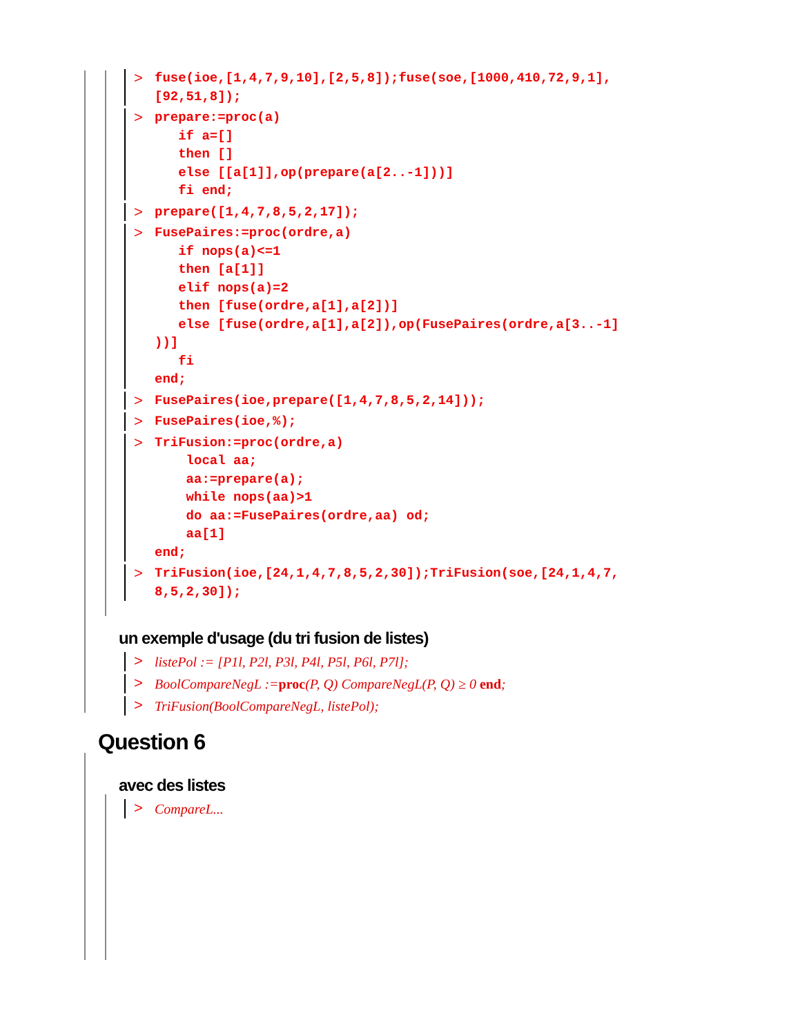>
fuse(ioe,[1,4,7,9,10],[2,5,8]);fuse(soe,[1000,410,72,9,1],
[92,51,8]);
>
prepare:=proc(a)
   if a=[]
   then []
   else [[a[1]],op(prepare(a[2..-1]))]
   fi end;
>
prepare([1,4,7,8,5,2,17]);
>
FusePaires:=proc(ordre,a)
   if nops(a)<=1
   then [a[1]]
   elif nops(a)=2
   then [fuse(ordre,a[1],a[2])]
   else [fuse(ordre,a[1],a[2]),op(FusePaires(ordre,a[3..-1]
))]
   fi
end;
>
FusePaires(ioe,prepare([1,4,7,8,5,2,14]));
>
FusePaires(ioe,%);
>
TriFusion:=proc(ordre,a)
    local aa;
    aa:=prepare(a);
    while nops(aa)>1
    do aa:=FusePaires(ordre,aa) od;
    aa[1]
end;
>
TriFusion(ioe,[24,1,4,7,8,5,2,30]);TriFusion(soe,[24,1,4,7,
8,5,2,30]);
un exemple d'usage (du tri fusion de listes)
> listePol := [P1l, P2l, P3l, P4l, P5l, P6l, P7l];
> BoolCompareNegL :=proc(P, Q) CompareNegL(P, Q) ≥ 0 end;
> TriFusion(BoolCompareNegL, listePol);
Question 6
avec des listes
> CompareL...